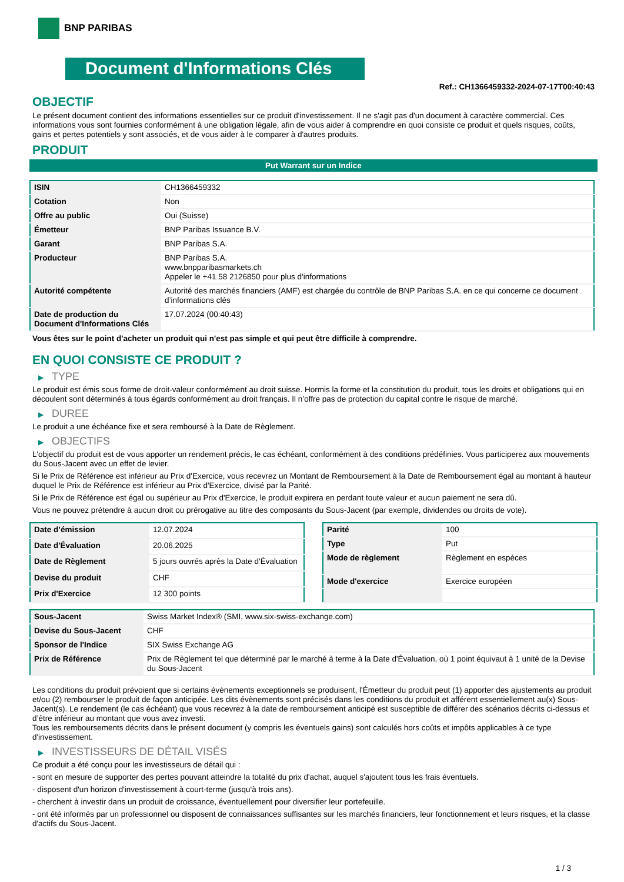BNP PARIBAS
Document d'Informations Clés
Ref.: CH1366459332-2024-07-17T00:40:43
OBJECTIF
Le présent document contient des informations essentielles sur ce produit d'investissement. Il ne s'agit pas d'un document à caractère commercial. Ces informations vous sont fournies conformément à une obligation légale, afin de vous aider à comprendre en quoi consiste ce produit et quels risques, coûts, gains et pertes potentiels y sont associés, et de vous aider à le comparer à d'autres produits.
PRODUIT
Put Warrant sur un Indice
| ISIN | CH1366459332 |
| Cotation | Non |
| Offre au public | Oui (Suisse) |
| Émetteur | BNP Paribas Issuance B.V. |
| Garant | BNP Paribas S.A. |
| Producteur | BNP Paribas S.A. www.bnpparibasmarkets.ch Appeler le +41 58 2126850 pour plus d'informations |
| Autorité compétente | Autorité des marchés financiers (AMF) est chargée du contrôle de BNP Paribas S.A. en ce qui concerne ce document d’informations clés |
| Date de production du Document d'Informations Clés | 17.07.2024 (00:40:43) |
Vous êtes sur le point d'acheter un produit qui n'est pas simple et qui peut être difficile à comprendre.
EN QUOI CONSISTE CE PRODUIT ?
▶ TYPE
Le produit est émis sous forme de droit-valeur conformément au droit suisse. Hormis la forme et la constitution du produit, tous les droits et obligations qui en découlent sont déterminés à tous égards conformément au droit français. Il n’offre pas de protection du capital contre le risque de marché.
▶ DUREE
Le produit a une échéance fixe et sera remboursé à la Date de Règlement.
▶ OBJECTIFS
L'objectif du produit est de vous apporter un rendement précis, le cas échéant, conformément à des conditions prédéfinies. Vous participerez aux mouvements du Sous-Jacent avec un effet de levier.
Si le Prix de Référence est inférieur au Prix d'Exercice, vous recevrez un Montant de Remboursement à la Date de Remboursement égal au montant à hauteur duquel le Prix de Référence est inférieur au Prix d'Exercice, divisé par la Parité.
Si le Prix de Référence est égal ou supérieur au Prix d'Exercice, le produit expirera en perdant toute valeur et aucun paiement ne sera dû.
Vous ne pouvez prétendre à aucun droit ou prérogative au titre des composants du Sous-Jacent (par exemple, dividendes ou droits de vote).
| Date d’émission | 12.07.2024 |
| Date d'Évaluation | 20.06.2025 |
| Date de Règlement | 5 jours ouvrés après la Date d'Évaluation |
| Devise du produit | CHF |
| Prix d'Exercice | 12 300 points |
| Parité | 100 |
| Type | Put |
| Mode de règlement | Règlement en espèces |
| Mode d'exercice | Exercice européen |
| Sous-Jacent | Swiss Market Index® (SMI, www.six-swiss-exchange.com) |
| Devise du Sous-Jacent | CHF |
| Sponsor de l'Indice | SIX Swiss Exchange AG |
| Prix de Référence | Prix de Règlement tel que déterminé par le marché à terme à la Date d'Évaluation, où 1 point équivaut à 1 unité de la Devise du Sous-Jacent |
Les conditions du produit prévoient que si certains évènements exceptionnels se produisent, l'Émetteur du produit peut (1) apporter des ajustements au produit et/ou (2) rembourser le produit de façon anticipée. Les dits évènements sont précisés dans les conditions du produit et afférent essentiellement au(x) Sous-Jacent(s). Le rendement (le cas échéant) que vous recevrez à la date de remboursement anticipé est susceptible de différer des scénarios décrits ci-dessus et d’être inférieur au montant que vous avez investi.
Tous les remboursements décrits dans le présent document (y compris les éventuels gains) sont calculés hors coûts et impôts applicables à ce type d'investissement.
▶ INVESTISSEURS DE DÉTAIL VISÉS
Ce produit a été conçu pour les investisseurs de détail qui :
- sont en mesure de supporter des pertes pouvant atteindre la totalité du prix d'achat, auquel s'ajoutent tous les frais éventuels.
- disposent d'un horizon d'investissement à court-terme (jusqu'à trois ans).
- cherchent à investir dans un produit de croissance, éventuellement pour diversifier leur portefeuille.
- ont été informés par un professionnel ou disposent de connaissances suffisantes sur les marchés financiers, leur fonctionnement et leurs risques, et la classe d'actifs du Sous-Jacent.
1 / 3